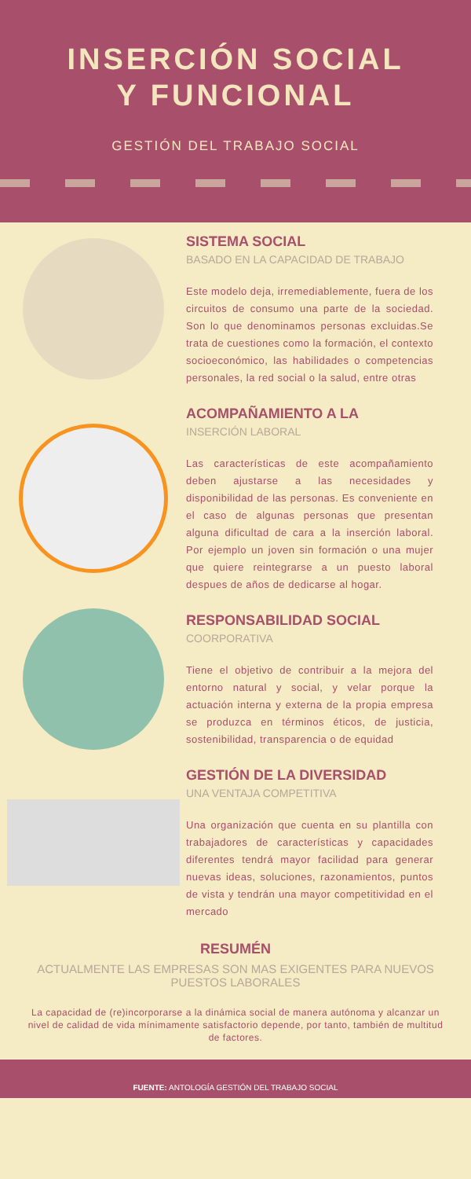INSERCIÓN SOCIAL
Y FUNCIONAL
GESTIÓN DEL TRABAJO SOCIAL
SISTEMA SOCIAL
BASADO EN LA CAPACIDAD DE TRABAJO
Este modelo deja, irremediablemente, fuera de los circuitos de consumo una parte de la sociedad. Son lo que denominamos personas excluidas.Se trata de cuestiones como la formación, el contexto socioeconómico, las habilidades o competencias personales, la red social o la salud, entre otras
ACOMPAÑAMIENTO A LA
INSERCIÓN LABORAL
Las características de este acompañamiento deben ajustarse a las necesidades y disponibilidad de las personas. Es conveniente en el caso de algunas personas que presentan alguna dificultad de cara a la inserción laboral. Por ejemplo un joven sin formación o una mujer que quiere reintegrarse a un puesto laboral despues de años de dedicarse al hogar.
RESPONSABILIDAD SOCIAL
COORPORATIVA
Tiene el objetivo de contribuir a la mejora del entorno natural y social, y velar porque la actuación interna y externa de la propia empresa se produzca en términos éticos, de justicia, sostenibilidad, transparencia o de equidad
GESTIÓN DE LA DIVERSIDAD
UNA VENTAJA COMPETITIVA
Una organización que cuenta en su plantilla con trabajadores de características y capacidades diferentes tendrá mayor facilidad para generar nuevas ideas, soluciones, razonamientos, puntos de vista y tendrán una mayor competitividad en el mercado
RESUMÉN
ACTUALMENTE LAS EMPRESAS SON MAS EXIGENTES PARA NUEVOS PUESTOS LABORALES
La capacidad de (re)incorporarse a la dinámica social de manera autónoma y alcanzar un nivel de calidad de vida mínimamente satisfactorio depende, por tanto, también de multitud de factores.
FUENTE: ANTOLOGÍA GESTIÓN DEL TRABAJO SOCIAL